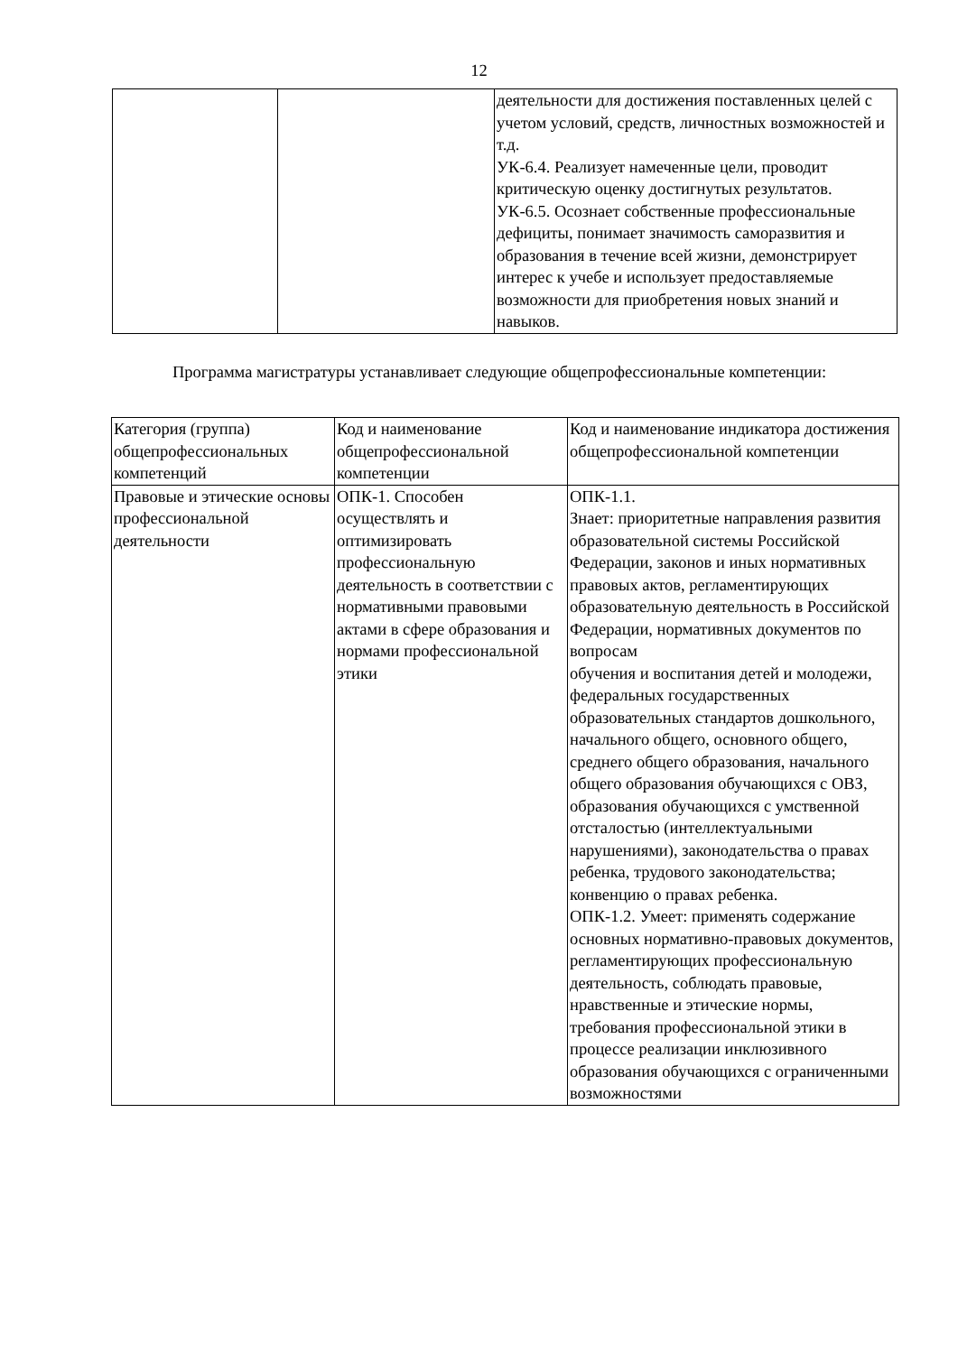12
| | | деятельности для достижения поставленных целей с учетом условий, средств, личностных возможностей и т.д. УК-6.4. Реализует намеченные цели, проводит критическую оценку достигнутых результатов. УК-6.5. Осознает собственные профессиональные дефициты, понимает значимость саморазвития и образования в течение всей жизни, демонстрирует интерес к учебе и использует предоставляемые возможности для приобретения новых знаний и навыков. |
Программа магистратуры устанавливает следующие общепрофессиональные компетенции:
| Категория (группа) общепрофессиональных компетенций | Код и наименование общепрофессиональной компетенции | Код и наименование индикатора достижения общепрофессиональной компетенции |
| Правовые и этические основы профессиональной деятельности | ОПК-1. Способен осуществлять и оптимизировать профессиональную деятельность в соответствии с нормативными правовыми актами в сфере образования и нормами профессиональной этики | ОПК-1.1. Знает: приоритетные направления развития образовательной системы Российской Федерации, законов и иных нормативных правовых актов, регламентирующих образовательную деятельность в Российской Федерации, нормативных документов по вопросам обучения и воспитания детей и молодежи, федеральных государственных образовательных стандартов дошкольного, начального общего, основного общего, среднего общего образования, начального общего образования обучающихся с ОВЗ, образования обучающихся с умственной отсталостью (интеллектуальными нарушениями), законодательства о правах ребенка, трудового законодательства; конвенцию о правах ребенка. ОПК-1.2. Умеет: применять содержание основных нормативно-правовых документов, регламентирующих профессиональную деятельность, соблюдать правовые, нравственные и этические нормы, требования профессиональной этики в процессе реализации инклюзивного образования обучающихся с ограниченными возможностями |